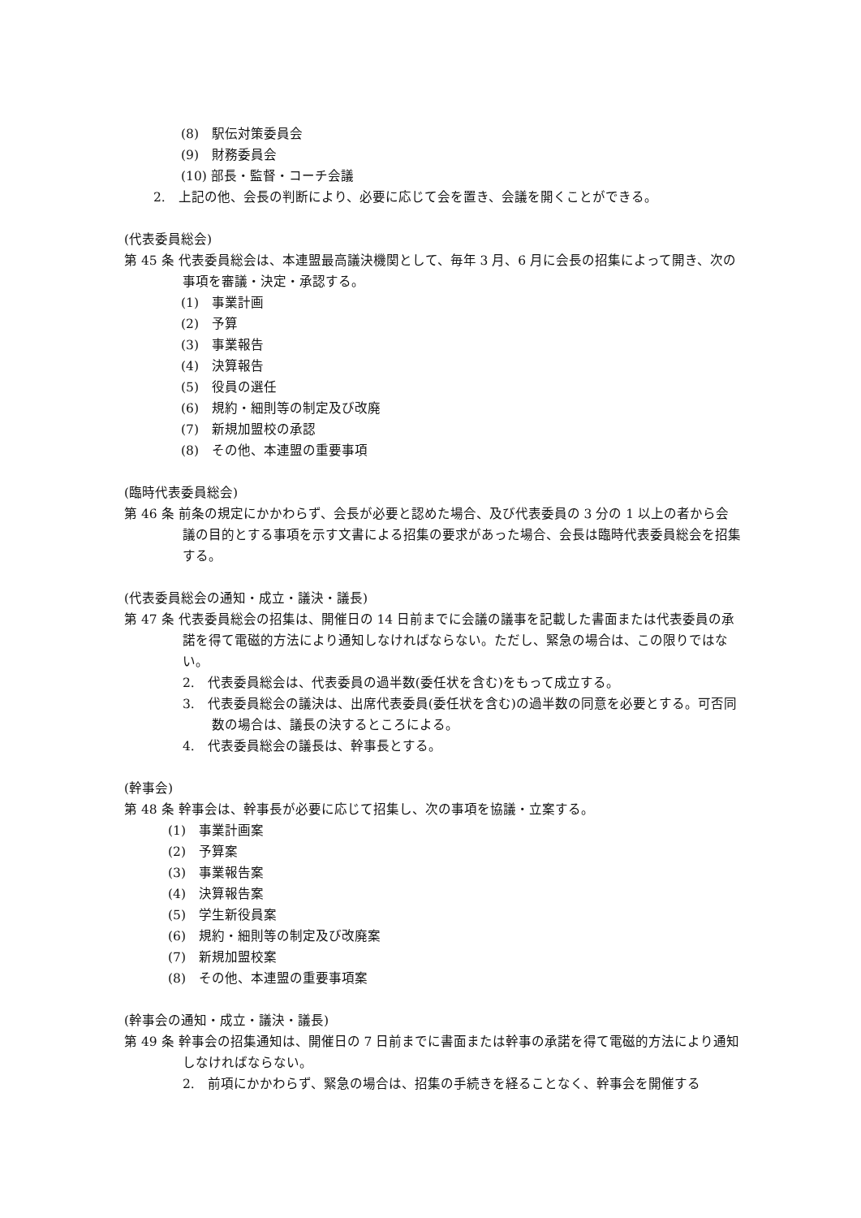(8)　駅伝対策委員会
(9)　財務委員会
(10) 部長・監督・コーチ会議
2.　上記の他、会長の判断により、必要に応じて会を置き、会議を開くことができる。
(代表委員総会)
第 45 条 代表委員総会は、本連盟最高議決機関として、毎年 3 月、6 月に会長の招集によって開き、次の事項を審議・決定・承認する。
(1)　事業計画
(2)　予算
(3)　事業報告
(4)　決算報告
(5)　役員の選任
(6)　規約・細則等の制定及び改廃
(7)　新規加盟校の承認
(8)　その他、本連盟の重要事項
(臨時代表委員総会)
第 46 条 前条の規定にかかわらず、会長が必要と認めた場合、及び代表委員の 3 分の 1 以上の者から会議の目的とする事項を示す文書による招集の要求があった場合、会長は臨時代表委員総会を招集する。
(代表委員総会の通知・成立・議決・議長)
第 47 条 代表委員総会の招集は、開催日の 14 日前までに会議の議事を記載した書面または代表委員の承諾を得て電磁的方法により通知しなければならない。ただし、緊急の場合は、この限りではない。
2.　代表委員総会は、代表委員の過半数(委任状を含む)をもって成立する。
3.　代表委員総会の議決は、出席代表委員(委任状を含む)の過半数の同意を必要とする。可否同数の場合は、議長の決するところによる。
4.　代表委員総会の議長は、幹事長とする。
(幹事会)
第 48 条 幹事会は、幹事長が必要に応じて招集し、次の事項を協議・立案する。
(1)　事業計画案
(2)　予算案
(3)　事業報告案
(4)　決算報告案
(5)　学生新役員案
(6)　規約・細則等の制定及び改廃案
(7)　新規加盟校案
(8)　その他、本連盟の重要事項案
(幹事会の通知・成立・議決・議長)
第 49 条 幹事会の招集通知は、開催日の 7 日前までに書面または幹事の承諾を得て電磁的方法により通知しなければならない。
2.　前項にかかわらず、緊急の場合は、招集の手続きを経ることなく、幹事会を開催する